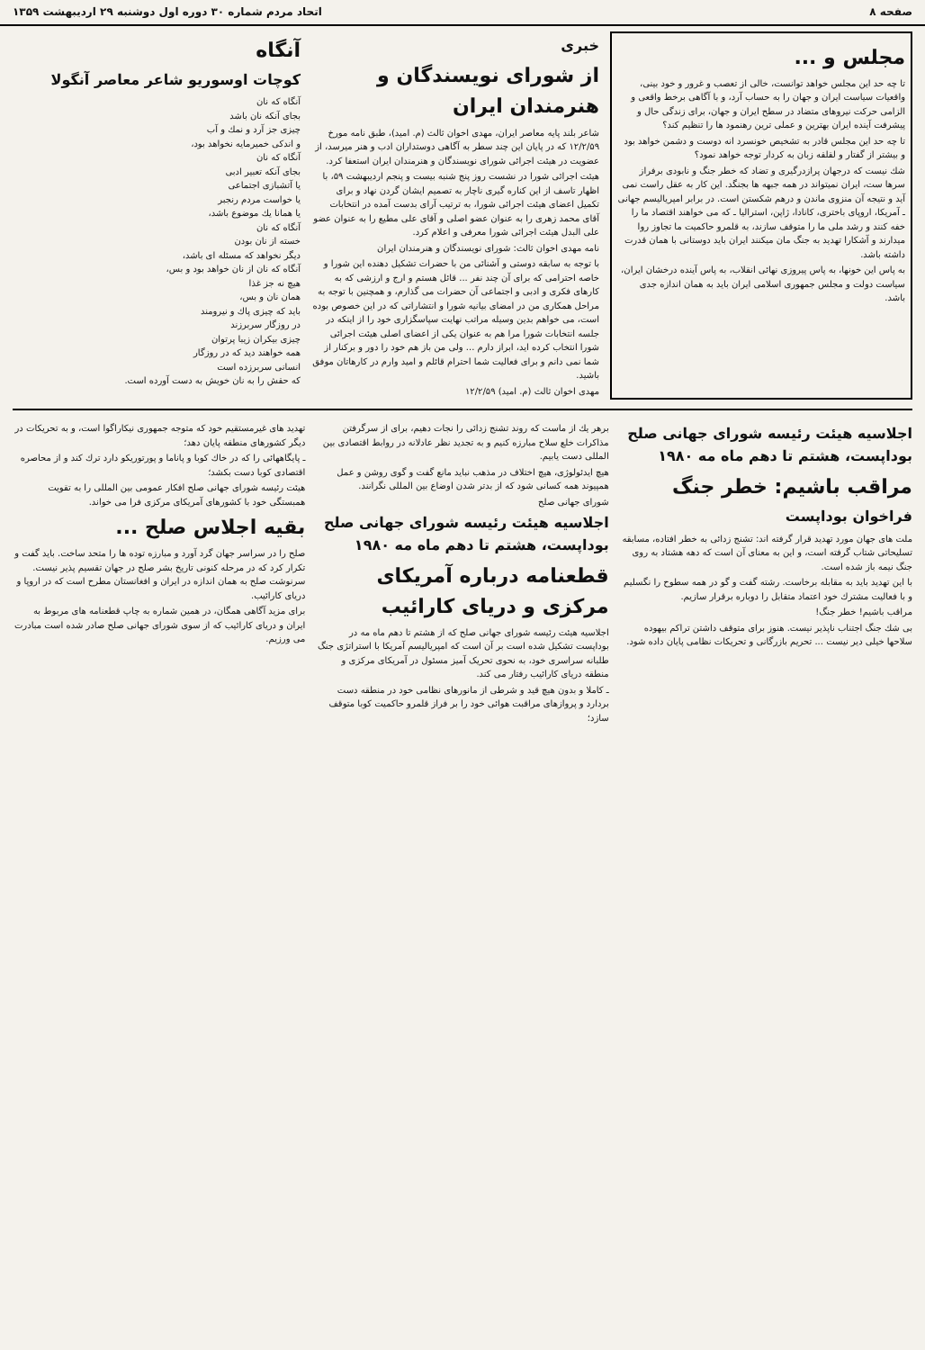صفحه ۸ اتحاد مردم شماره ۳۰ دوره اول دوشنبه ۲۹ اردیبهشت ۱۳۵۹
مجلس و ...
تا چه حد این مجلس خواهد توانست، خالی از تعصب و غرور و خود بینی، واقعیات سیاست ایران و جهان را به حساب آرد، و با آگاهی برخط واقعی و الزامی حرکت نیروهای متضاد در سطح ایران و جهان، برای زندگی حال و پیشرفت آینده ایران بهترین و عملی ترین رهنمود ها را تنظیم کند؟
تا چه حد این مجلس قادر به تشخیص خونسرد انه دوست و دشمن خواهد بود و بیشتر از گفتار و لقلقه زبان به کردار توجه خواهد نمود؟
شك نیست که درجهان پرازدرگیری و تضاد که خطر جنگ و نابودی برفراز سرها ست، ایران نمیتواند در همه جبهه ها بجنگد. این کار به عقل راست نمی آید و نتیجه آن منزوی ماندن و درهم شکستن است. در برابر امپریالیسم جهانی ـ آمریکا، اروپای باختری، کانادا، ژاپن، استرالیا ـ که می خواهند اقتصاد ما را خفه کنند و رشد ملی ما را متوقف سازند، به قلمرو حاکمیت ما تجاوز روا میدارند و آشکارا تهدید به جنگ مان میکنند ایران باید دوستانی با همان قدرت داشته باشد.
به پاس این خونها، به پاس پیروزی نهائی انقلاب، به پاس آینده درخشان ایران، سیاست دولت و مجلس جمهوری اسلامی ایران باید به همان اندازه جدی باشد.
خبری
از شورای نویسندگان و هنرمندان ایران
شاعر بلند پایه معاصر ایران، مهدی اخوان ثالث (م. امید)، طبق نامه مورخ ۱۲/۲/۵۹ که در پایان این چند سطر به آگاهی دوستداران ادب و هنر میرسد، از عضویت در هیئت اجرائی شورای نویسندگان و هنرمندان ایران استعفا کرد.
هیئت اجرائی شورا در نشست روز پنج شنبه بیست و پنجم اردیبهشت ۵۹، با اظهار تاسف از این کناره گیری ناچار به تصمیم ایشان گردن نهاد و برای تکمیل اعضای هیئت اجرائی شورا، به ترتیب آرای بدست آمده در انتخابات آقای محمد زهری را به عنوان عضو اصلی و آقای علی مطیع را به عنوان عضو علی البدل هیئت اجرائی شورا معرفی و اعلام کرد.
نامه مهدی اخوان ثالث: شورای نویسندگان و هنرمندان ایران
با توجه به سابقه دوستی و آشنائی من با حضرات تشکیل دهنده این شورا و خاصه احترامی که برای آن چند نفر ... قائل هستم و ارج و ارزشی که به کارهای فکری و ادبی و اجتماعی آن حضرات می گذارم، و همچنین با توجه به مراحل همکاری من در امضای بیانیه شورا و انتشاراتی که در این خصوص بوده است، می خواهم بدین وسیله مراتب نهایت سپاسگزاری خود را از اینکه در جلسه انتخابات شورا مرا هم به عنوان یکی از اعضای اصلی هیئت اجرائی شورا انتخاب کرده اید، ابراز دارم ... ولی من باز هم خود را دور و برکنار از شما نمی دانم و برای فعالیت شما احترام قائلم و امید وارم در کارهاتان موفق باشید.
مهدی اخوان ثالث (م. امید) ۱۲/۲/۵۹
آنگاه
کوچات اوسوریو شاعر معاصر آنگولا
آنگاه که نان
بجای آنکه نان باشد
چیزی جز آرد و نمك و آب
و اندکی خمیرمایه نخواهد بود،
آنگاه که نان
بجای آنکه تعبیر ادبی
یا آتشبازی اجتماعی
یا خواست مردم رنجبر
یا همانا یك موضوع باشد،
آنگاه که نان
خسته از نان بودن
دیگر نخواهد که مسئله ای باشد،
آنگاه که نان از نان خواهد بود و بس،
هیچ نه جز غذا
همان نان و بس،
باید که چیزی پاك و نیرومند
در روزگار سربرزند
چیزی بیکران زیبا پرتوان
همه خواهند دید که در روزگار
انسانی سربرزده است
که حقش را به نان خویش به دست آورده است.
اجلاسیه هیئت رئیسه شورای جهانی صلح بوداپست، هشتم تا دهم ماه مه ۱۹۸۰
مراقب باشیم: خطر جنگ
فراخوان بوداپست
ملت های جهان مورد تهدید قرار گرفته اند: تشنج زدائی به خطر افتاده، مسابقه تسلیحاتی شتاب گرفته است، و این به معنای آن است که دهه هشتاد به روی جنگ نیمه باز شده است.
با این تهدید باید به مقابله برخاست. رشته گفت و گو در همه سطوح را نگسلیم و با فعالیت مشترك خود اعتماد متقابل را دوباره برقرار سازیم.
مراقب باشیم! خطر جنگ!
بی شك جنگ اجتناب ناپذیر نیست. هنوز برای متوقف داشتن تراکم بیهوده سلاحها خیلی دیر نیست ... تحریم بازرگانی و تحریکات نظامی پایان داده شود.
برهر یك از ماست که روند تشنج زدائی را نجات دهیم، برای از سرگرفتن مذاکرات خلع سلاح مبارزه کنیم و به تجدید نظر عادلانه در روابط اقتصادی بین المللی دست یابیم.
هیچ ایدئولوژی، هیچ اختلاف در مذهب نباید مانع گفت و گوی روشن و عمل همپیوند همه کسانی شود که از بدتر شدن اوضاع بین المللی نگرانند.
شورای جهانی صلح
اجلاسیه هیئت رئیسه شورای جهانی صلح بوداپست، هشتم تا دهم ماه مه ۱۹۸۰
قطعنامه درباره آمریکای مرکزی و دریای کارائیب
اجلاسیه هیئت رئیسه شورای جهانی صلح که از هشتم تا دهم ماه مه در بوداپست تشکیل شده است بر آن است که امپریالیسم آمریکا با استراتژی جنگ طلبانه سراسری خود، به نحوی تحریک آمیز مسئول در آمریکای مرکزی و منطقه دریای کارائیب رفتار می کند.
ـ کاملا و بدون هیچ قید و شرطی از مانورهای نظامی خود در منطقه دست بردارد و پروازهای مراقبت هوائی خود را بر فراز قلمرو حاکمیت کوبا متوقف سازد؛
تهدید های غیرمستقیم خود که متوجه جمهوری نیکاراگوا است، و به تحریکات در دیگر کشورهای منطقه پایان دهد؛
ـ پایگاههائی را که در خاك کوبا و پاناما و پورتوریکو دارد ترك کند و از محاصره اقتصادی کوبا دست بکشد؛
هیئت رئیسه شورای جهانی صلح افکار عمومی بین المللی را به تقویت همبستگی خود با کشورهای آمریکای مرکزی فرا می خواند.
بقیه اجلاس صلح ...
صلح را در سراسر جهان گرد آورد و مبارزه توده ها را متحد ساخت. باید گفت و تکرار کرد که در مرحله کنونی تاریخ بشر صلح در جهان تقسیم پذیر نیست. سرنوشت صلح به همان اندازه در ایران و افغانستان مطرح است که در اروپا و دریای کارائیب.
برای مزید آگاهی همگان، در همین شماره به چاپ قطعنامه های مربوط به ایران و دریای کارائیب که از سوی شورای جهانی صلح صادر شده است مبادرت می ورزیم.